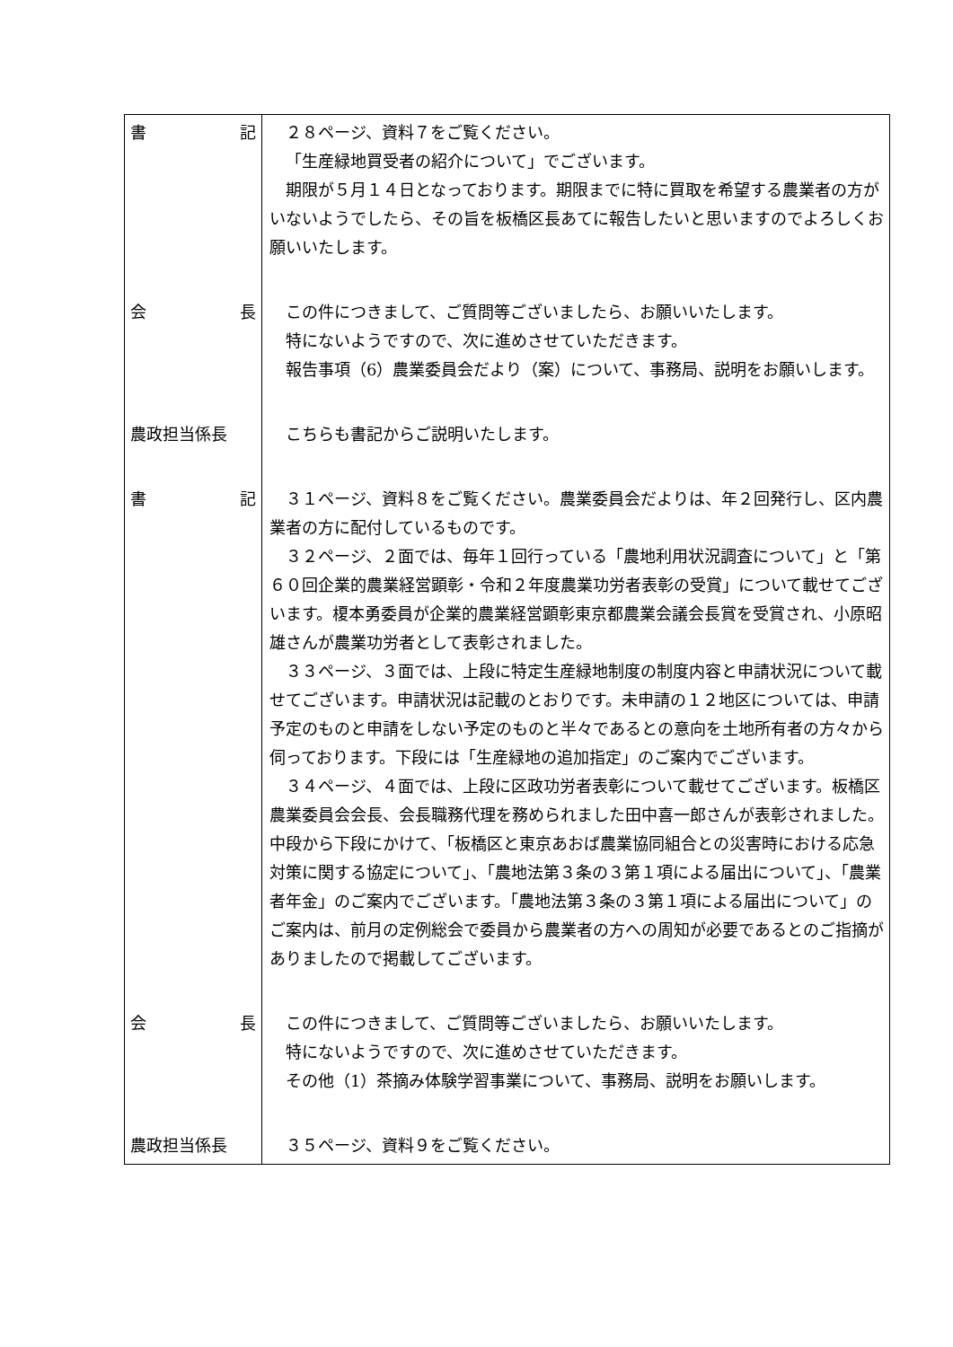| 書 記 | ２８ページ、資料７をご覧ください。 「生産緑地買受者の紹介について」でございます。 期限が５月１４日となっております。期限までに特に買取を希望する農業者の方がいないようでしたら、その旨を板橋区長あてに報告したいと思いますのでよろしくお願いいたします。 |
| 会 長 | この件につきまして、ご質問等ございましたら、お願いいたします。 特にないようですので、次に進めさせていただきます。 報告事項（6）農業委員会だより（案）について、事務局、説明をお願いします。 |
| 農政担当係長 | こちらも書記からご説明いたします。 |
| 書 記 | ３１ページ、資料８をご覧ください。農業委員会だよりは、年２回発行し、区内農業者の方に配付しているものです。 ３２ページ、２面では、毎年１回行っている「農地利用状況調査について」と「第６０回企業的農業経営顕彰・令和２年度農業功労者表彰の受賞」について載せてございます。榎本勇委員が企業的農業経営顕彰東京都農業会議会長賞を受賞され、小原昭雄さんが農業功労者として表彰されました。 ３３ページ、３面では、上段に特定生産緑地制度の制度内容と申請状況について載せてございます。申請状況は記載のとおりです。未申請の１２地区については、申請予定のものと申請をしない予定のものと半々であるとの意向を土地所有者の方々から伺っております。下段には「生産緑地の追加指定」のご案内でございます。 ３４ページ、４面では、上段に区政功労者表彰について載せてございます。板橋区農業委員会会長、会長職務代理を務められました田中喜一郎さんが表彰されました。中段から下段にかけて、「板橋区と東京あおば農業協同組合との災害時における応急対策に関する協定について」、「農地法第３条の３第１項による届出について」、「農業者年金」のご案内でございます。「農地法第３条の３第１項による届出について」のご案内は、前月の定例総会で委員から農業者の方への周知が必要であるとのご指摘がありましたので掲載してございます。 |
| 会 長 | この件につきまして、ご質問等ございましたら、お願いいたします。 特にないようですので、次に進めさせていただきます。 その他（1）茶摘み体験学習事業について、事務局、説明をお願いします。 |
| 農政担当係長 | ３５ページ、資料９をご覧ください。 |